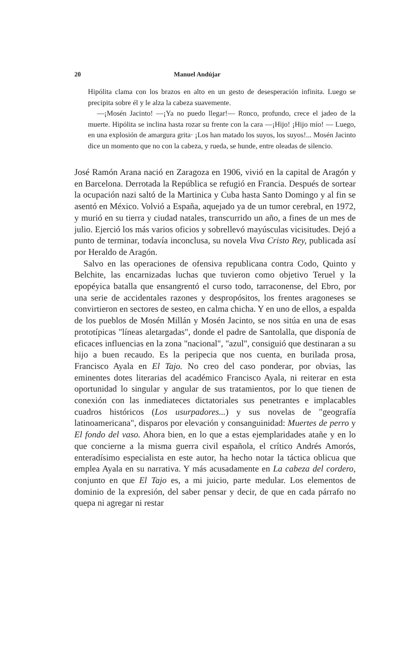20 Manuel Andújar
Hipólita clama con los brazos en alto en un gesto de desesperación infinita. Luego se precipita sobre él y le alza la cabeza suavemente.
—¡Mosén Jacinto! —¡Ya no puedo llegar!— Ronco, profundo, crece el jadeo de la muerte. Hipólita se inclina hasta rozar su frente con la cara —¡Hijo! ¡Hijo mío! — Luego, en una explosión de amargura grita· ¡Los han matado los suyos, los suyos!... Mosén Jacinto dice un momento que no con la cabeza, y rueda, se hunde, entre oleadas de silencio.
José Ramón Arana nació en Zaragoza en 1906, vivió en la capital de Aragón y en Barcelona. Derrotada la República se refugió en Francia. Después de sortear la ocupación nazi saltó de la Martinica y Cuba hasta Santo Domingo y al fin se asentó en México. Volvió a España, aquejado ya de un tumor cerebral, en 1972, y murió en su tierra y ciudad natales, transcurrido un año, a fines de un mes de julio. Ejerció los más varios oficios y sobrellevó mayúsculas vicisitudes. Dejó a punto de terminar, todavía inconclusa, su novela Viva Cristo Rey, publicada así por Heraldo de Aragón.
Salvo en las operaciones de ofensiva republicana contra Codo, Quinto y Belchite, las encarnizadas luchas que tuvieron como objetivo Teruel y la epopéyica batalla que ensangrentó el curso todo, tarraconense, del Ebro, por una serie de accidentales razones y despropósitos, los frentes aragoneses se convirtieron en sectores de sesteo, en calma chicha. Y en uno de ellos, a espalda de los pueblos de Mosén Millán y Mosén Jacinto, se nos sitúa en una de esas prototípicas "líneas aletargadas", donde el padre de Santolalla, que disponía de eficaces influencias en la zona "nacional", "azul", consiguió que destinaran a su hijo a buen recaudo. Es la peripecia que nos cuenta, en burilada prosa, Francisco Ayala en El Tajo. No creo del caso ponderar, por obvias, las eminentes dotes literarias del académico Francisco Ayala, ni reiterar en esta oportunidad lo singular y angular de sus tratamientos, por lo que tienen de conexión con las inmediateces dictatoriales sus penetrantes e implacables cuadros históricos (Los usurpadores...) y sus novelas de "geografía latinoamericana", disparos por elevación y consanguinidad: Muertes de perro y El fondo del vaso. Ahora bien, en lo que a estas ejemplaridades atañe y en lo que concierne a la misma guerra civil española, el crítico Andrés Amorós, enteradísimo especialista en este autor, ha hecho notar la táctica oblicua que emplea Ayala en su narrativa. Y más acusadamente en La cabeza del cordero, conjunto en que El Tajo es, a mi juicio, parte medular. Los elementos de dominio de la expresión, del saber pensar y decir, de que en cada párrafo no quepa ni agregar ni restar